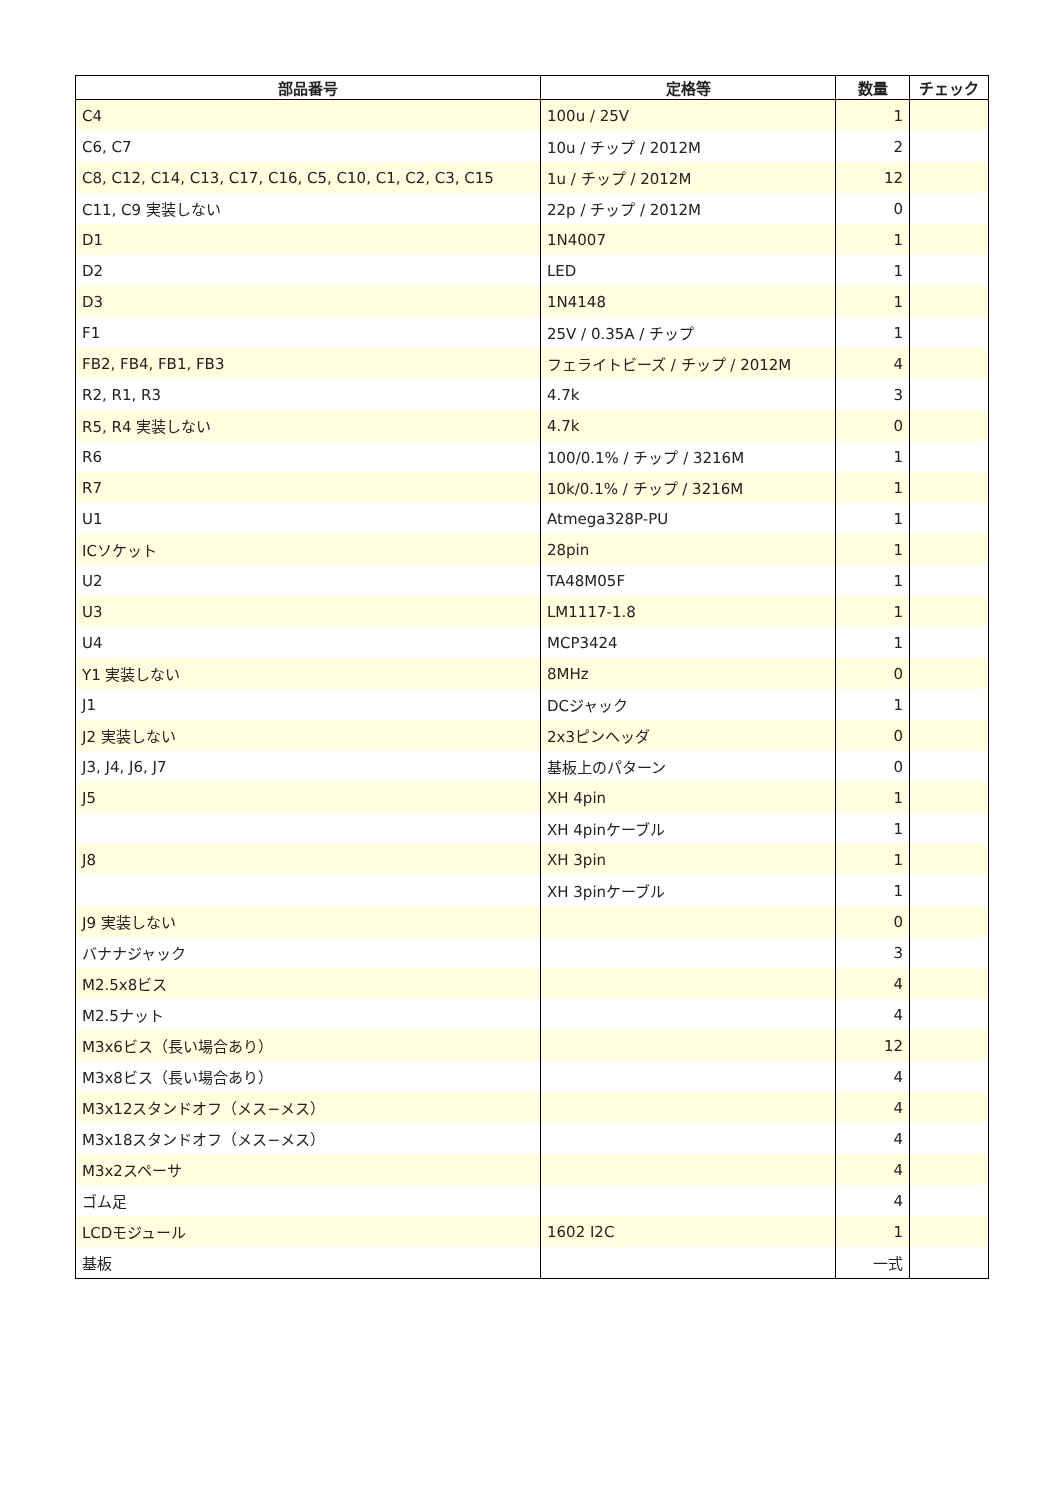| 部品番号 | 定格等 | 数量 | チェック |
| --- | --- | --- | --- |
| C4 | 100u / 25V | 1 | |
| C6, C7 | 10u / チップ / 2012M | 2 | |
| C8, C12, C14, C13, C17, C16, C5, C10, C1, C2, C3, C15 | 1u / チップ / 2012M | 12 | |
| C11, C9 実装しない | 22p / チップ / 2012M | 0 | |
| D1 | 1N4007 | 1 | |
| D2 | LED | 1 | |
| D3 | 1N4148 | 1 | |
| F1 | 25V / 0.35A / チップ | 1 | |
| FB2, FB4, FB1, FB3 | フェライトビーズ / チップ / 2012M | 4 | |
| R2, R1, R3 | 4.7k | 3 | |
| R5, R4 実装しない | 4.7k | 0 | |
| R6 | 100/0.1% / チップ / 3216M | 1 | |
| R7 | 10k/0.1% / チップ / 3216M | 1 | |
| U1 | Atmega328P-PU | 1 | |
| ICソケット | 28pin | 1 | |
| U2 | TA48M05F | 1 | |
| U3 | LM1117-1.8 | 1 | |
| U4 | MCP3424 | 1 | |
| Y1 実装しない | 8MHz | 0 | |
| J1 | DCジャック | 1 | |
| J2 実装しない | 2x3ピンヘッダ | 0 | |
| J3, J4, J6, J7 | 基板上のパターン | 0 | |
| J5 | XH 4pin | 1 | |
| | XH 4pinケーブル | 1 | |
| J8 | XH 3pin | 1 | |
| | XH 3pinケーブル | 1 | |
| J9 実装しない | | 0 | |
| バナナジャック | | 3 | |
| M2.5x8ビス | | 4 | |
| M2.5ナット | | 4 | |
| M3x6ビス（長い場合あり） | | 12 | |
| M3x8ビス（長い場合あり） | | 4 | |
| M3x12スタンドオフ（メス−メス） | | 4 | |
| M3x18スタンドオフ（メス−メス） | | 4 | |
| M3x2スペーサ | | 4 | |
| ゴム足 | | 4 | |
| LCDモジュール | 1602 I2C | 1 | |
| 基板 | | 一式 | |